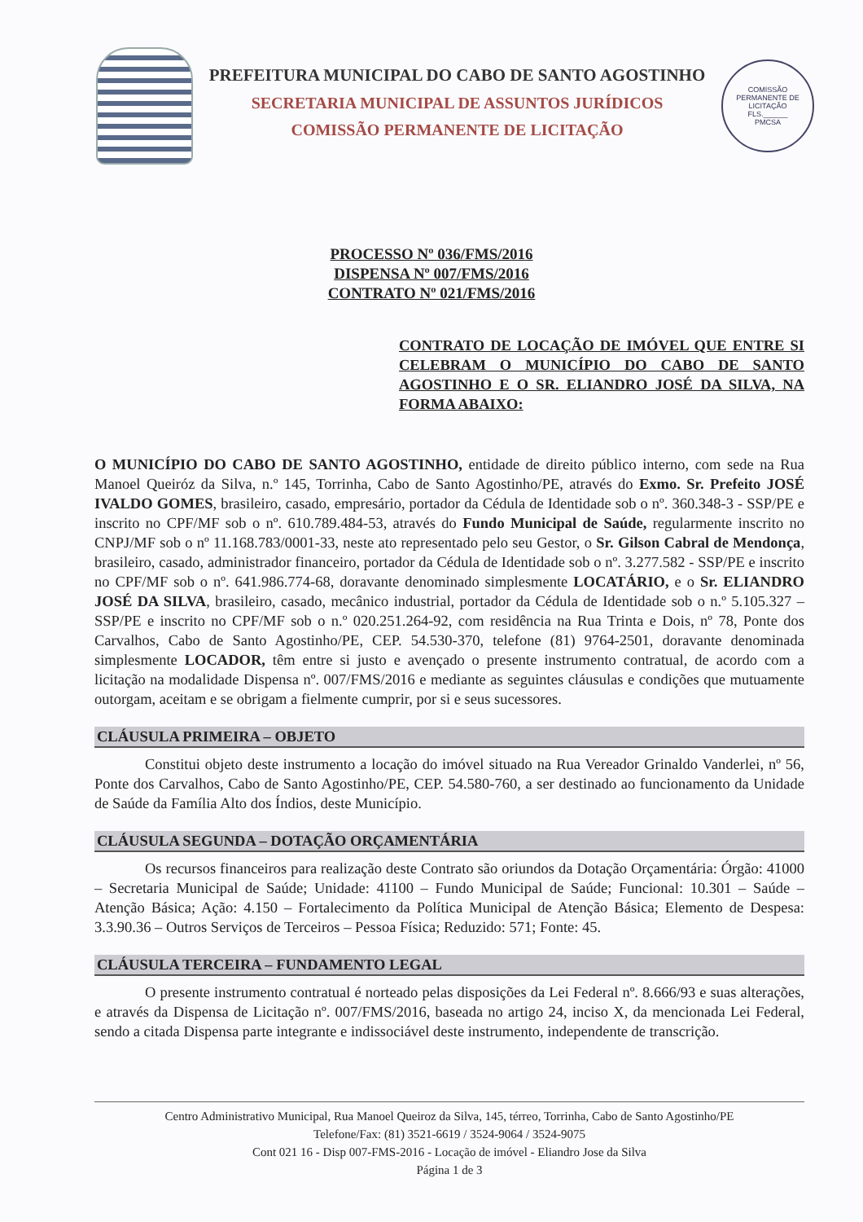PREFEITURA MUNICIPAL DO CABO DE SANTO AGOSTINHO
SECRETARIA MUNICIPAL DE ASSUNTOS JURÍDICOS
COMISSÃO PERMANENTE DE LICITAÇÃO
COMISSÃO PERMANENTE DE LICITAÇÃO
FLS.______
PMCSA
PROCESSO Nº 036/FMS/2016
DISPENSA Nº 007/FMS/2016
CONTRATO Nº 021/FMS/2016
CONTRATO DE LOCAÇÃO DE IMÓVEL QUE ENTRE SI CELEBRAM O MUNICÍPIO DO CABO DE SANTO AGOSTINHO E O SR. ELIANDRO JOSÉ DA SILVA, NA FORMA ABAIXO:
O MUNICÍPIO DO CABO DE SANTO AGOSTINHO, entidade de direito público interno, com sede na Rua Manoel Queiróz da Silva, n.º 145, Torrinha, Cabo de Santo Agostinho/PE, através do Exmo. Sr. Prefeito JOSÉ IVALDO GOMES, brasileiro, casado, empresário, portador da Cédula de Identidade sob o nº. 360.348-3 - SSP/PE e inscrito no CPF/MF sob o nº. 610.789.484-53, através do Fundo Municipal de Saúde, regularmente inscrito no CNPJ/MF sob o nº 11.168.783/0001-33, neste ato representado pelo seu Gestor, o Sr. Gilson Cabral de Mendonça, brasileiro, casado, administrador financeiro, portador da Cédula de Identidade sob o nº. 3.277.582 - SSP/PE e inscrito no CPF/MF sob o nº. 641.986.774-68, doravante denominado simplesmente LOCATÁRIO, e o Sr. ELIANDRO JOSÉ DA SILVA, brasileiro, casado, mecânico industrial, portador da Cédula de Identidade sob o n.º 5.105.327 – SSP/PE e inscrito no CPF/MF sob o n.º 020.251.264-92, com residência na Rua Trinta e Dois, nº 78, Ponte dos Carvalhos, Cabo de Santo Agostinho/PE, CEP. 54.530-370, telefone (81) 9764-2501, doravante denominada simplesmente LOCADOR, têm entre si justo e avençado o presente instrumento contratual, de acordo com a licitação na modalidade Dispensa nº. 007/FMS/2016 e mediante as seguintes cláusulas e condições que mutuamente outorgam, aceitam e se obrigam a fielmente cumprir, por si e seus sucessores.
CLÁUSULA PRIMEIRA – OBJETO
Constitui objeto deste instrumento a locação do imóvel situado na Rua Vereador Grinaldo Vanderlei, nº 56, Ponte dos Carvalhos, Cabo de Santo Agostinho/PE, CEP. 54.580-760, a ser destinado ao funcionamento da Unidade de Saúde da Família Alto dos Índios, deste Município.
CLÁUSULA SEGUNDA – DOTAÇÃO ORÇAMENTÁRIA
Os recursos financeiros para realização deste Contrato são oriundos da Dotação Orçamentária: Órgão: 41000 – Secretaria Municipal de Saúde; Unidade: 41100 – Fundo Municipal de Saúde; Funcional: 10.301 – Saúde – Atenção Básica; Ação: 4.150 – Fortalecimento da Política Municipal de Atenção Básica; Elemento de Despesa: 3.3.90.36 – Outros Serviços de Terceiros – Pessoa Física; Reduzido: 571; Fonte: 45.
CLÁUSULA TERCEIRA – FUNDAMENTO LEGAL
O presente instrumento contratual é norteado pelas disposições da Lei Federal nº. 8.666/93 e suas alterações, e através da Dispensa de Licitação nº. 007/FMS/2016, baseada no artigo 24, inciso X, da mencionada Lei Federal, sendo a citada Dispensa parte integrante e indissociável deste instrumento, independente de transcrição.
Centro Administrativo Municipal, Rua Manoel Queiroz da Silva, 145, térreo, Torrinha, Cabo de Santo Agostinho/PE
Telefone/Fax: (81) 3521-6619 / 3524-9064 / 3524-9075
Cont 021 16 - Disp 007-FMS-2016 - Locação de imóvel - Eliandro Jose da Silva
Página 1 de 3